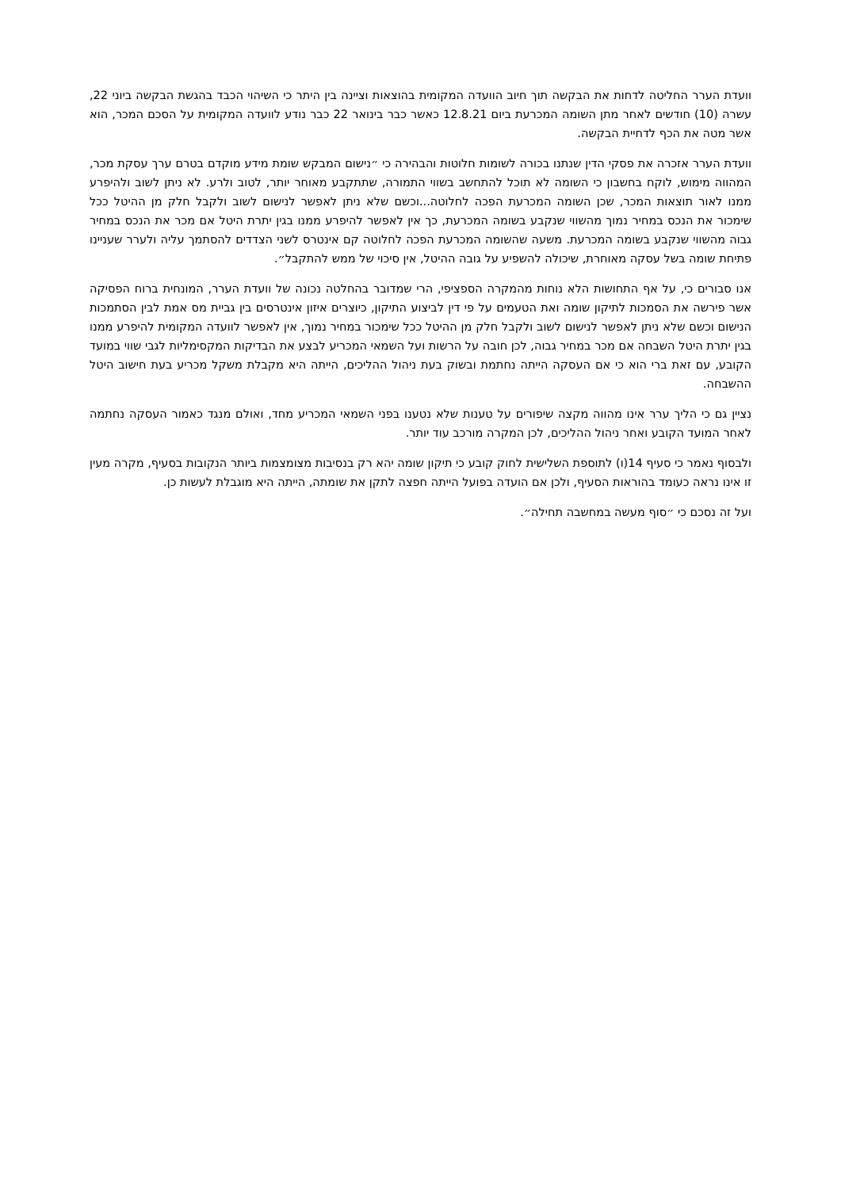וועדת הערר החליטה לדחות את הבקשה תוך חיוב הוועדה המקומית בהוצאות וציינה בין היתר כי השיהוי הכבד בהגשת הבקשה ביוני 22, עשרה (10) חודשים לאחר מתן השומה המכרעת ביום 12.8.21 כאשר כבר בינואר 22 כבר נודע לוועדה המקומית על הסכם המכר, הוא אשר מטה את הכף לדחיית הבקשה.
וועדת הערר אזכרה את פסקי הדין שנתנו בכורה לשומות חלוטות והבהירה כי ״נישום המבקש שומת מידע מוקדם בטרם ערך עסקת מכר, המהווה מימוש, לוקח בחשבון כי השומה לא תוכל להתחשב בשווי התמורה, שתתקבע מאוחר יותר, לטוב ולרע. לא ניתן לשוב ולהיפרע ממנו לאור תוצאות המכר, שכן השומה המכרעת הפכה לחלוטה...וכשם שלא ניתן לאפשר לנישום לשוב ולקבל חלק מן ההיטל ככל שימכור את הנכס במחיר נמוך מהשווי שנקבע בשומה המכרעת, כך אין לאפשר להיפרע ממנו בגין יתרת היטל אם מכר את הנכס במחיר גבוה מהשווי שנקבע בשומה המכרעת. משעה שהשומה המכרעת הפכה לחלוטה קם אינטרס לשני הצדדים להסתמך עליה ולערר שעניינו פתיחת שומה בשל עסקה מאוחרת, שיכולה להשפיע על גובה ההיטל, אין סיכוי של ממש להתקבל״.
אנו סבורים כי, על אף התחושות הלא נוחות מהמקרה הספציפי, הרי שמדובר בהחלטה נכונה של וועדת הערר, המונחית ברוח הפסיקה אשר פירשה את הסמכות לתיקון שומה ואת הטעמים על פי דין לביצוע התיקון, כיוצרים איזון אינטרסים בין גביית מס אמת לבין הסתמכות הנישום וכשם שלא ניתן לאפשר לנישום לשוב ולקבל חלק מן ההיטל ככל שימכור במחיר נמוך, אין לאפשר לוועדה המקומית להיפרע ממנו בגין יתרת היטל השבחה אם מכר במחיר גבוה, לכן חובה על הרשות ועל השמאי המכריע לבצע את הבדיקות המקסימליות לגבי שווי במועד הקובע, עם זאת ברי הוא כי אם העסקה הייתה נחתמת ובשוק בעת ניהול ההליכים, הייתה היא מקבלת משקל מכריע בעת חישוב היטל ההשבחה.
נציין גם כי הליך ערר אינו מהווה מקצה שיפורים על טענות שלא נטענו בפני השמאי המכריע מחד, ואולם מנגד כאמור העסקה נחתמה לאחר המועד הקובע ואחר ניהול ההליכים, לכן המקרה מורכב עוד יותר.
ולבסוף נאמר כי סעיף 14(ו) לתוספת השלישית לחוק קובע כי תיקון שומה יהא רק בנסיבות מצומצמות ביותר הנקובות בסעיף, מקרה מעין זו אינו נראה כעומד בהוראות הסעיף, ולכן אם הועדה בפועל הייתה חפצה לתקן את שומתה, הייתה היא מוגבלת לעשות כן.
ועל זה נסכם כי ״סוף מעשה במחשבה תחילה״.